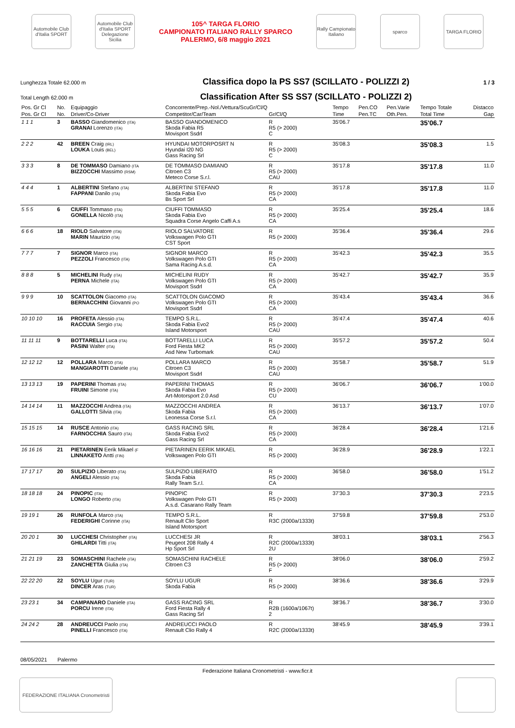Automobile Club d'Italia SPORT
Automobile Club d'Italia SPORT Delegazione Sicilia
105^ TARGA FLORIO
CAMPIONATO ITALIANO RALLY SPARCO
PALERMO, 6/8 maggio 2021
Rally Campionato Italiano
sparco TARGA FLORIO
Lunghezza Totale 62.000 m
Classifica dopo la PS SS7 (SCILLATO - POLIZZI 2)
1 / 3
Total Length 62.000 m
Classification After SS SS7 (SCILLATO - POLIZZI 2)
| Pos. Gr Cl | No. | Equipaggio | Concorrente/Prep.-Nol./Vettura/ScuGr/Cl/Q | | Tempo | Pen.CO | Pen.Varie | Tempo Totale | Distacco |
| --- | --- | --- | --- | --- | --- | --- | --- | --- | --- |
| Pos. Gr Cl | No. | Driver/Co-Driver | Competitor/Car/Team | Gr/Cl/Q | Time | Pen.TC | Oth.Pen. | Total Time | Gap |
| 1 1 1 | 3 | BASSO Giandomenico (ITA) GRANAI Lorenzo (ITA) | BASSO GIANDOMENICO Skoda Fabia R5 Movisport Ssdrl | R R5 (> 2000) C | 35'06.7 | | | 35'06.7 | |
| 2 2 2 | 42 | BREEN Craig (IRL) LOUKA Louis (BEL) | HYUNDAI MOTORPOSRT N Hyundai I20 NG Gass Racing Srl | R R5 (> 2000) C | 35'08.3 | | | 35'08.3 | 1.5 |
| 3 3 3 | 8 | DE TOMMASO Damiano (ITA BIZZOCCHI Massimo (RSM) | DE TOMMASO DAMIANO Citroen C3 Meteco Corse S.r.l. | R R5 (> 2000) CAU | 35'17.8 | | | 35'17.8 | 11.0 |
| 4 4 4 | 1 | ALBERTINI Stefano (ITA) FAPPANI Danilo (ITA) | ALBERTINI STEFANO Skoda Fabia Evo Bs Sport Srl | R R5 (> 2000) CA | 35'17.8 | | | 35'17.8 | 11.0 |
| 5 5 5 | 6 | CIUFFI Tommaso (ITA) GONELLA Nicolò (ITA) | CIUFFI TOMMASO Skoda Fabia Evo Squadra Corse Angelo Caffi A.s | R R5 (> 2000) CA | 35'25.4 | | | 35'25.4 | 18.6 |
| 6 6 6 | 18 | RIOLO Salvatore (ITA) MARIN Maurizio (ITA) | RIOLO SALVATORE Volkswagen Polo GTI CST Sport | R R5 (> 2000) | 35'36.4 | | | 35'36.4 | 29.6 |
| 7 7 7 | 7 | SIGNOR Marco (ITA) PEZZOLI Francesco (ITA) | SIGNOR MARCO Volkswagen Polo GTI Sama Racing A.s.d. | R R5 (> 2000) CA | 35'42.3 | | | 35'42.3 | 35.5 |
| 8 8 8 | 5 | MICHELINI Rudy (ITA) PERNA Michele (ITA) | MICHELINI RUDY Volkswagen Polo GTI Movisport Ssdrl | R R5 (> 2000) CA | 35'42.7 | | | 35'42.7 | 35.9 |
| 9 9 9 | 10 | SCATTOLON Giacomo (ITA) BERNACCHINI Giovanni (PO | SCATTOLON GIACOMO Volkswagen Polo GTI Movisport Ssdrl | R R5 (> 2000) CA | 35'43.4 | | | 35'43.4 | 36.6 |
| 10 10 10 | 16 | PROFETA Alessio (ITA) RACCUIA Sergio (ITA) | TEMPO S.R.L. Skoda Fabia Evo2 Island Motorsport | R R5 (> 2000) CAU | 35'47.4 | | | 35'47.4 | 40.6 |
| 11 11 11 | 9 | BOTTARELLI Luca (ITA) PASINI Walter (ITA) | BOTTARELLI LUCA Ford Fiesta MK2 Asd New Turbomark | R R5 (> 2000) CAU | 35'57.2 | | | 35'57.2 | 50.4 |
| 12 12 12 | 12 | POLLARA Marco (ITA) MANGIAROTTI Daniele (ITA) | POLLARA MARCO Citroen C3 Movisport Ssdrl | R R5 (> 2000) CAU | 35'58.7 | | | 35'58.7 | 51.9 |
| 13 13 13 | 19 | PAPERINI Thomas (ITA) FRUINI Simone (ITA) | PAPERINI THOMAS Skoda Fabia Evo Art-Motorsport 2.0 Asd | R R5 (> 2000) CU | 36'06.7 | | | 36'06.7 | 1'00.0 |
| 14 14 14 | 11 | MAZZOCCHI Andrea (ITA) GALLOTTI Silvia (ITA) | MAZZOCCHI ANDREA Skoda Fabia Leonessa Corse S.r.l. | R R5 (> 2000) CA | 36'13.7 | | | 36'13.7 | 1'07.0 |
| 15 15 15 | 14 | RUSCE Antonio (ITA) FARNOCCHIA Sauro (ITA) | GASS RACING SRL Skoda Fabia Evo2 Gass Racing Srl | R R5 (> 2000) CA | 36'28.4 | | | 36'28.4 | 1'21.6 |
| 16 16 16 | 21 | PIETARINEN Eerik Mikael (F LINNAKETO Antti (FIN) | PIETARINEN EERIK MIKAEL Volkswagen Polo GTI | R R5 (> 2000) | 36'28.9 | | | 36'28.9 | 1'22.1 |
| 17 17 17 | 20 | SULPIZIO Liberato (ITA) ANGELI Alessio (ITA) | SULPIZIO LIBERATO Skoda Fabia Rally Team S.r.l. | R R5 (> 2000) CA | 36'58.0 | | | 36'58.0 | 1'51.2 |
| 18 18 18 | 24 | PINOPIC (ITA) LONGO Roberto (ITA) | PINOPIC Volkswagen Polo GTI A.s.d. Casarano Rally Team | R R5 (> 2000) | 37'30.3 | | | 37'30.3 | 2'23.5 |
| 19 19 1 | 26 | RUNFOLA Marco (ITA) FEDERIGHI Corinne (ITA) | TEMPO S.R.L. Renault Clio Sport Island Motorsport | R R3C (2000a/1333t) | 37'59.8 | | | 37'59.8 | 2'53.0 |
| 20 20 1 | 30 | LUCCHESI Christopher (ITA) GHILARDI Titti (ITA) | LUCCHESI JR Peugeot 208 Rally 4 Hp Sport Srl | R R2C (2000a/1333t) 2U | 38'03.1 | | | 38'03.1 | 2'56.3 |
| 21 21 19 | 23 | SOMASCHINI Rachele (ITA) ZANCHETTA Giulia (ITA) | SOMASCHINI RACHELE Citroen C3 | R R5 (> 2000) F | 38'06.0 | | | 38'06.0 | 2'59.2 |
| 22 22 20 | 22 | SOYLU Ugur (TUR) DINCER Aras (TUR) | SOYLU UGUR Skoda Fabia | R R5 (> 2000) | 38'36.6 | | | 38'36.6 | 3'29.9 |
| 23 23 1 | 34 | CAMPANARO Daniele (ITA) PORCU Irene (ITA) | GASS RACING SRL Ford Fiesta Rally 4 Gass Racing Srl | R R2B (1600a/1067t) 2 | 38'36.7 | | | 38'36.7 | 3'30.0 |
| 24 24 2 | 28 | ANDREUCCI Paolo (ITA) PINELLI Francesco (ITA) | ANDREUCCI PAOLO Renault Clio Rally 4 | R R2C (2000a/1333t) | 38'45.9 | | | 38'45.9 | 3'39.1 |
08/05/2021 Palermo
Federazione Italiana Cronometristi - www.ficr.it
FEDERAZIONE ITALIANA Cronometristi